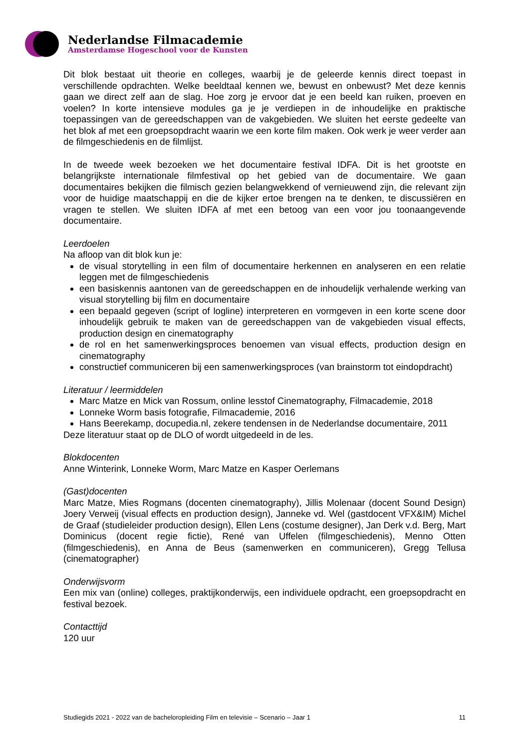Nederlandse Filmacademie
Amsterdamse Hogeschool voor de Kunsten
Dit blok bestaat uit theorie en colleges, waarbij je de geleerde kennis direct toepast in verschillende opdrachten. Welke beeldtaal kennen we, bewust en onbewust? Met deze kennis gaan we direct zelf aan de slag. Hoe zorg je ervoor dat je een beeld kan ruiken, proeven en voelen? In korte intensieve modules ga je je verdiepen in de inhoudelijke en praktische toepassingen van de gereedschappen van de vakgebieden. We sluiten het eerste gedeelte van het blok af met een groepsopdracht waarin we een korte film maken. Ook werk je weer verder aan de filmgeschiedenis en de filmlijst.
In de tweede week bezoeken we het documentaire festival IDFA. Dit is het grootste en belangrijkste internationale filmfestival op het gebied van de documentaire. We gaan documentaires bekijken die filmisch gezien belangwekkend of vernieuwend zijn, die relevant zijn voor de huidige maatschappij en die de kijker ertoe brengen na te denken, te discussiëren en vragen te stellen. We sluiten IDFA af met een betoog van een voor jou toonaangevende documentaire.
Leerdoelen
Na afloop van dit blok kun je:
de visual storytelling in een film of documentaire herkennen en analyseren en een relatie leggen met de filmgeschiedenis
een basiskennis aantonen van de gereedschappen en de inhoudelijk verhalende werking van visual storytelling bij film en documentaire
een bepaald gegeven (script of logline) interpreteren en vormgeven in een korte scene door inhoudelijk gebruik te maken van de gereedschappen van de vakgebieden visual effects, production design en cinematography
de rol en het samenwerkingsproces benoemen van visual effects, production design en cinematography
constructief communiceren bij een samenwerkingsproces (van brainstorm tot eindopdracht)
Literatuur / leermiddelen
Marc Matze en Mick van Rossum, online lesstof Cinematography, Filmacademie, 2018
Lonneke Worm basis fotografie, Filmacademie, 2016
Hans Beerekamp, docupedia.nl, zekere tendensen in de Nederlandse documentaire, 2011
Deze literatuur staat op de DLO of wordt uitgedeeld in de les.
Blokdocenten
Anne Winterink, Lonneke Worm, Marc Matze en Kasper Oerlemans
(Gast)docenten
Marc Matze, Mies Rogmans (docenten cinematography), Jillis Molenaar (docent Sound Design) Joery Verweij (visual effects en production design), Janneke vd. Wel (gastdocent VFX&IM) Michel de Graaf (studieleider production design), Ellen Lens (costume designer), Jan Derk v.d. Berg, Mart Dominicus (docent regie fictie), René van Uffelen (filmgeschiedenis), Menno Otten (filmgeschiedenis), en Anna de Beus (samenwerken en communiceren), Gregg Tellusa (cinematographer)
Onderwijsvorm
Een mix van (online) colleges, praktijkonderwijs, een individuele opdracht, een groepsopdracht en festival bezoek.
Contacttijd
120 uur
Studiegids 2021 - 2022 van de bacheloropleiding Film en televisie – Scenario – Jaar 1 11